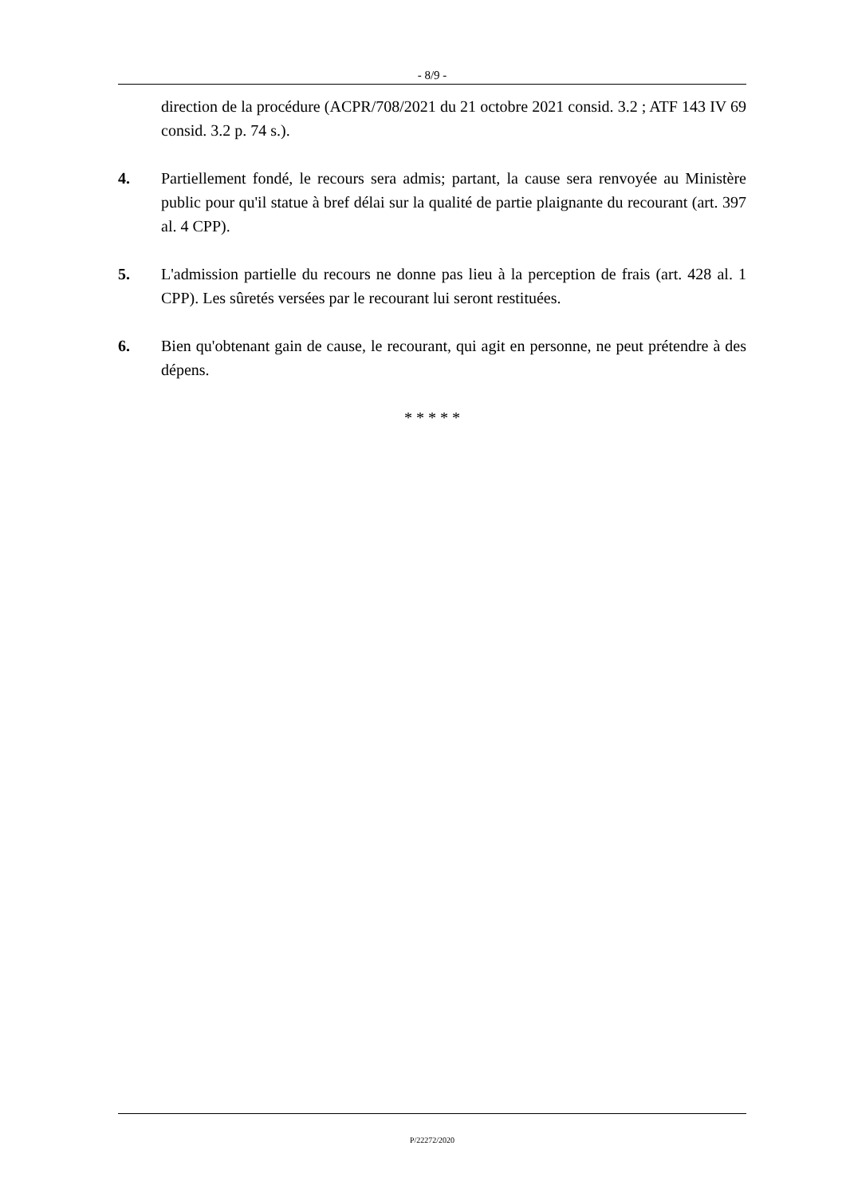- 8/9 -
direction de la procédure (ACPR/708/2021 du 21 octobre 2021 consid. 3.2 ; ATF 143 IV 69 consid. 3.2 p. 74 s.).
4. Partiellement fondé, le recours sera admis; partant, la cause sera renvoyée au Ministère public pour qu'il statue à bref délai sur la qualité de partie plaignante du recourant (art. 397 al. 4 CPP).
5. L'admission partielle du recours ne donne pas lieu à la perception de frais (art. 428 al. 1 CPP). Les sûretés versées par le recourant lui seront restituées.
6. Bien qu'obtenant gain de cause, le recourant, qui agit en personne, ne peut prétendre à des dépens.
* * * * *
P/22272/2020